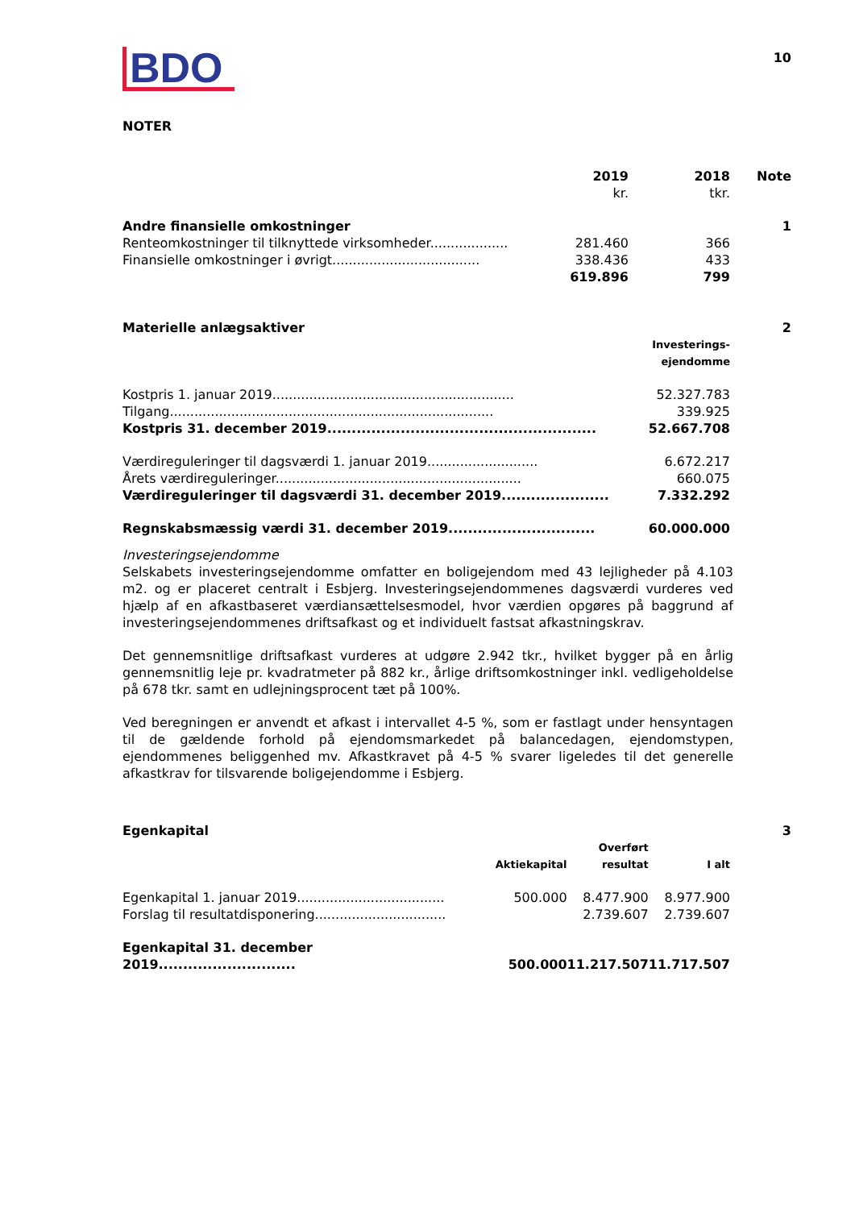BDO
10
NOTER
| | 2019 kr. | 2018 tkr. | Note |
| --- | --- | --- | --- |
| Andre finansielle omkostninger | | | 1 |
| Renteomkostninger til tilknyttede virksomheder................... | 281.460 | 366 | |
| Finansielle omkostninger i øvrigt.................................... | 338.436 | 433 | |
| | 619.896 | 799 | |
| Materielle anlægsaktiver | | 2 |
| | Investerings- ejendomme | |
| Kostpris 1. januar 2019........................................................... | 52.327.783 | |
| Tilgang............................................................................... | 339.925 | |
| Kostpris 31. december 2019....................................................... | 52.667.708 | |
| Værdireguleringer til dagsværdi 1. januar 2019........................... | 6.672.217 | |
| Årets værdireguleringer............................................................ | 660.075 | |
| Værdireguleringer til dagsværdi 31. december 2019...................... | 7.332.292 | |
| Regnskabsmæssig værdi 31. december 2019.............................. | 60.000.000 | |
Investeringsejendomme
Selskabets investeringsejendomme omfatter en boligejendom med 43 lejligheder på 4.103 m2. og er placeret centralt i Esbjerg. Investeringsejendommenes dagsværdi vurderes ved hjælp af en afkastbaseret værdiansættelsesmodel, hvor værdien opgøres på baggrund af investeringsejendommenes driftsafkast og et individuelt fastsat afkastningskrav.
Det gennemsnitlige driftsafkast vurderes at udgøre 2.942 tkr., hvilket bygger på en årlig gennemsnitlig leje pr. kvadratmeter på 882 kr., årlige driftsomkostninger inkl. vedligeholdelse på 678 tkr. samt en udlejningsprocent tæt på 100%.
Ved beregningen er anvendt et afkast i intervallet 4-5 %, som er fastlagt under hensyntagen til de gældende forhold på ejendomsmarkedet på balancedagen, ejendomstypen, ejendommenes beliggenhed mv. Afkastkravet på 4-5 % svarer ligeledes til det generelle afkastkrav for tilsvarende boligejendomme i Esbjerg.
| Egenkapital | | | | 3 |
| | Aktiekapital | Overført resultat | I alt | |
| Egenkapital 1. januar 2019.................................... | 500.000 | 8.477.900 | 8.977.900 | |
| Forslag til resultatdisponering................................ | | 2.739.607 | 2.739.607 | |
| Egenkapital 31. december 2019............................ | 500.000 | 11.217.507 | 11.717.507 | |